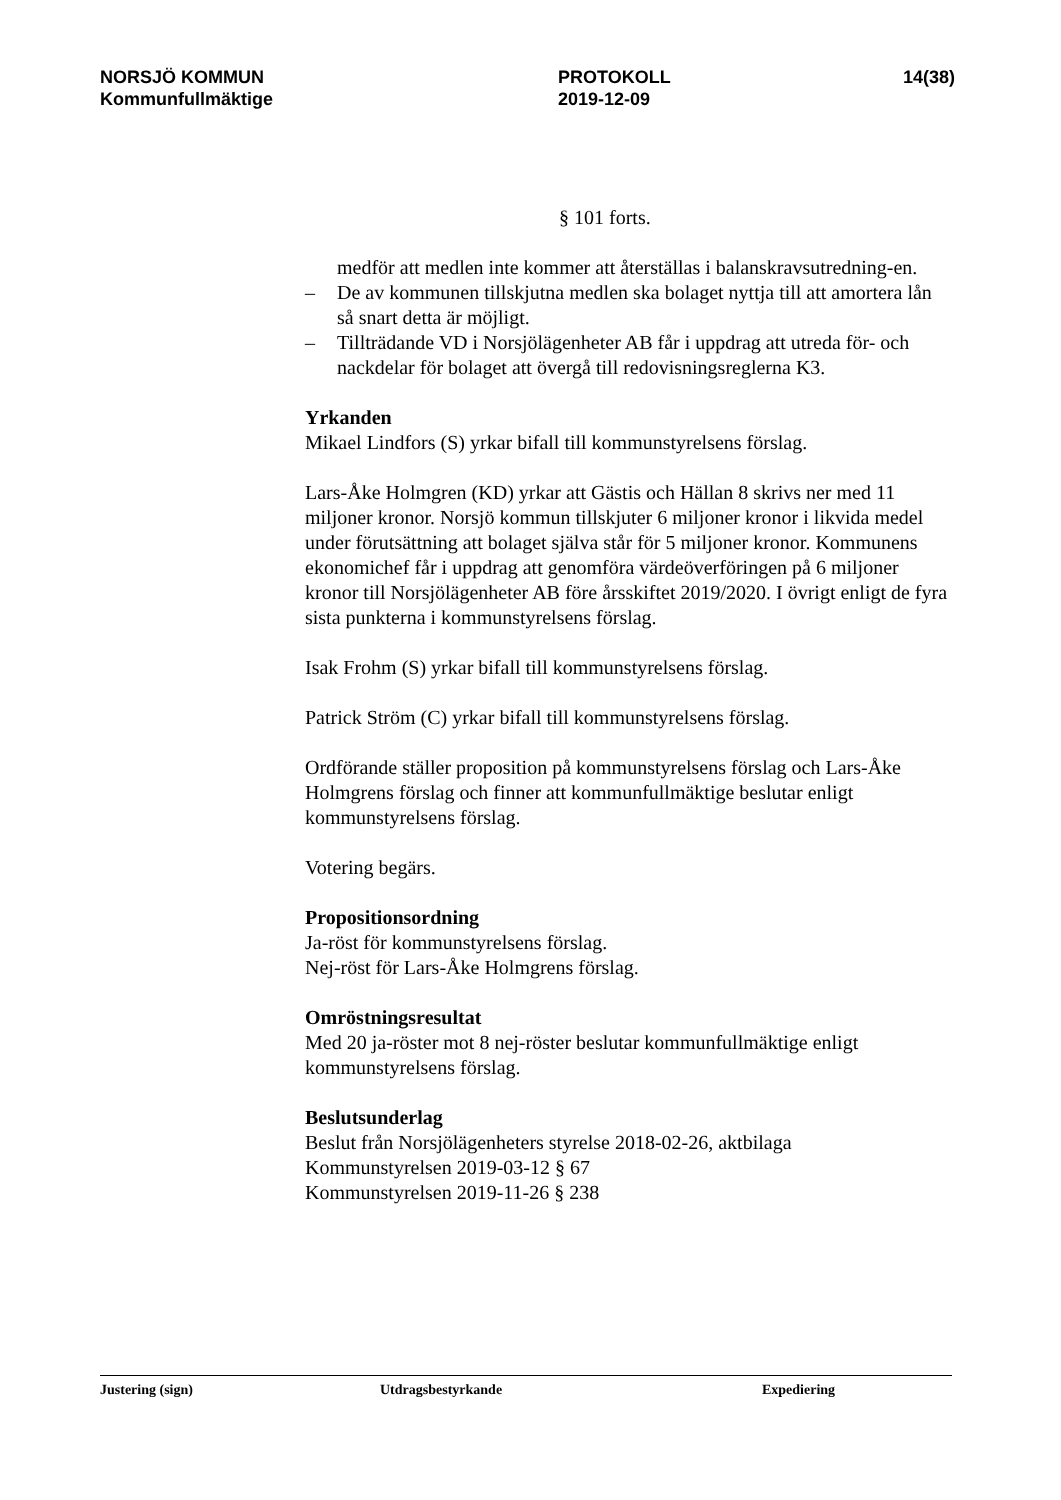NORSJÖ KOMMUN
Kommunfullmäktige
PROTOKOLL
2019-12-09
14(38)
§ 101 forts.
medför att medlen inte kommer att återställas i balanskravsutredning-en.
– De av kommunen tillskjutna medlen ska bolaget nyttja till att amortera lån så snart detta är möjligt.
– Tillträdande VD i Norsjölägenheter AB får i uppdrag att utreda för- och nackdelar för bolaget att övergå till redovisningsreglerna K3.
Yrkanden
Mikael Lindfors (S) yrkar bifall till kommunstyrelsens förslag.
Lars-Åke Holmgren (KD) yrkar att Gästis och Hällan 8 skrivs ner med 11 miljoner kronor. Norsjö kommun tillskjuter 6 miljoner kronor i likvida medel under förutsättning att bolaget själva står för 5 miljoner kronor. Kommunens ekonomichef får i uppdrag att genomföra värdeöverföringen på 6 miljoner kronor till Norsjölägenheter AB före årsskiftet 2019/2020. I övrigt enligt de fyra sista punkterna i kommunstyrelsens förslag.
Isak Frohm (S) yrkar bifall till kommunstyrelsens förslag.
Patrick Ström (C) yrkar bifall till kommunstyrelsens förslag.
Ordförande ställer proposition på kommunstyrelsens förslag och Lars-Åke Holmgrens förslag och finner att kommunfullmäktige beslutar enligt kommunstyrelsens förslag.
Votering begärs.
Propositionsordning
Ja-röst för kommunstyrelsens förslag.
Nej-röst för Lars-Åke Holmgrens förslag.
Omröstningsresultat
Med 20 ja-röster mot 8 nej-röster beslutar kommunfullmäktige enligt kommunstyrelsens förslag.
Beslutsunderlag
Beslut från Norsjölägenheters styrelse 2018-02-26, aktbilaga
Kommunstyrelsen 2019-03-12 § 67
Kommunstyrelsen 2019-11-26 § 238
Justering (sign) Utdragsbestyrkande Expediering